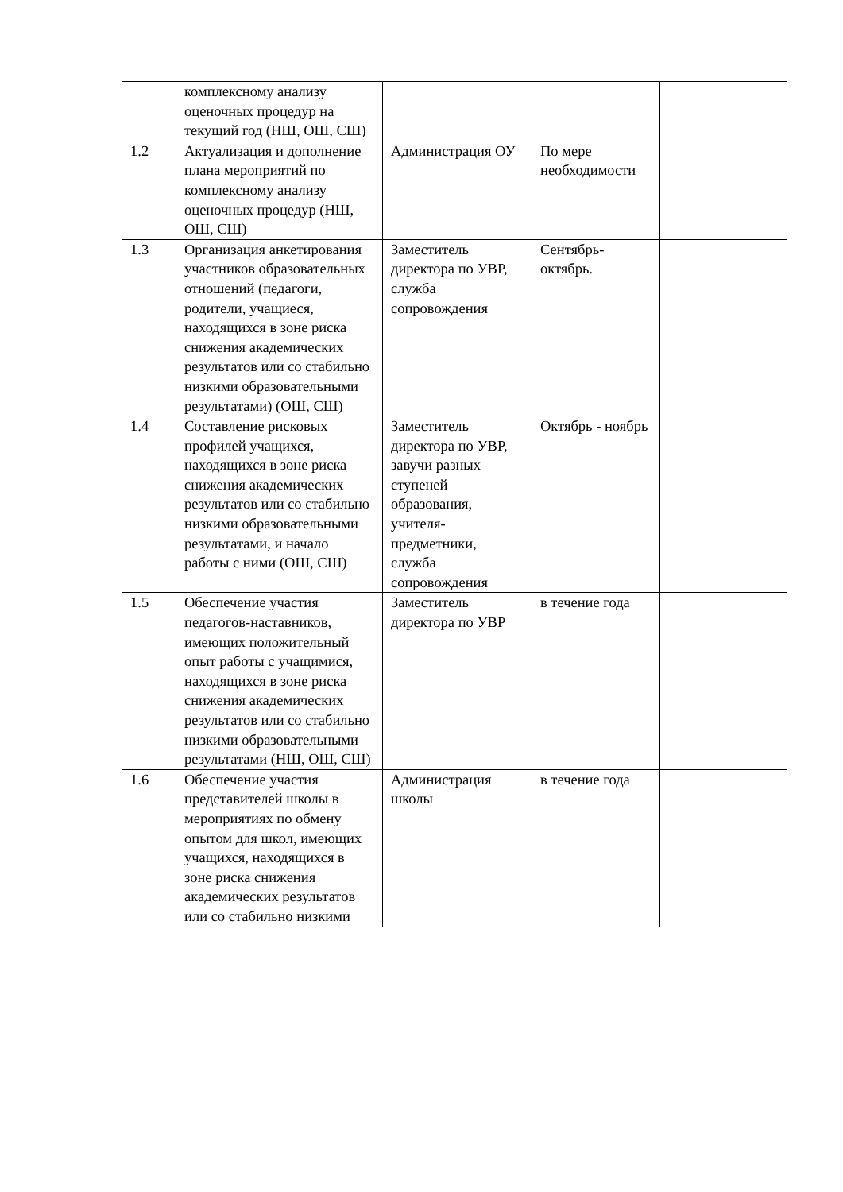| | комплексному анализу оценочных процедур на текущий год (НШ, ОШ, СШ) | | | |
| 1.2 | Актуализация и дополнение плана мероприятий по комплексному анализу оценочных процедур (НШ, ОШ, СШ) | Администрация ОУ | По мере необходимости | |
| 1.3 | Организация анкетирования участников образовательных отношений (педагоги, родители, учащиеся, находящихся в зоне риска снижения академических результатов или со стабильно низкими образовательными результатами) (ОШ, СШ) | Заместитель директора по УВР, служба сопровождения | Сентябрь-октябрь. | |
| 1.4 | Составление рисковых профилей учащихся, находящихся в зоне риска снижения академических результатов или со стабильно низкими образовательными результатами, и начало работы с ними (ОШ, СШ) | Заместитель директора по УВР, завучи разных ступеней образования, учителя-предметники, служба сопровождения | Октябрь - ноябрь | |
| 1.5 | Обеспечение участия педагогов-наставников, имеющих положительный опыт работы с учащимися, находящихся в зоне риска снижения академических результатов или со стабильно низкими образовательными результатами (НШ, ОШ, СШ) | Заместитель директора по УВР | в течение года | |
| 1.6 | Обеспечение участия представителей школы в мероприятиях по обмену опытом для школ, имеющих учащихся, находящихся в зоне риска снижения академических результатов или со стабильно низкими | Администрация школы | в течение года | |